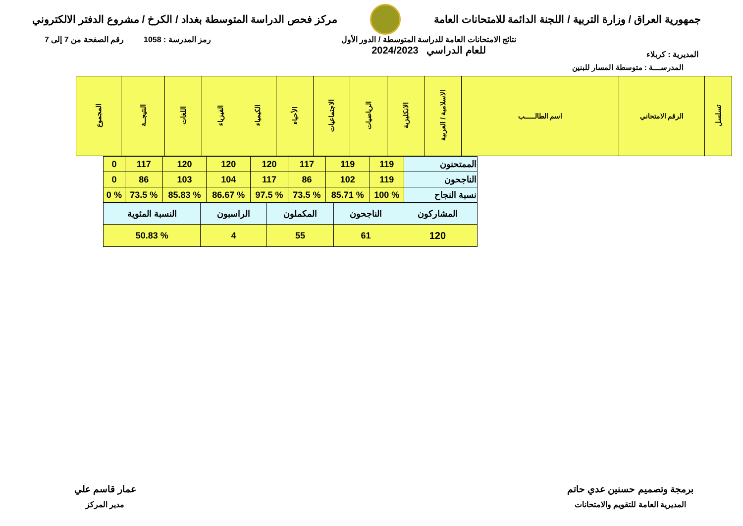جمهورية العراق / وزارة التربية / اللجنة الدائمة للامتحانات العامة
مركز فحص الدراسة المتوسطة بغداد / الكرخ / مشروع الدفتر الالكتروني
المديرية : كربلاء
نتائج الامتحانات العامة للدراسة المتوسطة / الدور الأول
للعام الدراسي 2024/2023
رمز المدرسة : 1058 رقم الصفحة من 7 إلى 7
المدرســــة : متوسطة المسار للبنين
| تسلسل | الرقم الامتحاني | اسم الطالـــــب | الاسلامية / العربية | الانكليزية | الرياضيات | الاجتماعيات | الأحياء | الكيمياء | الفيزياء | اللغات | النتيجــة | المجموع |
| --- | --- | --- | --- | --- | --- | --- | --- | --- | --- | --- | --- | --- |
| الممتحنون | 119 | 119 | 117 | 120 | 120 | 120 | 117 | 0 |
| الناجحون | 119 | 102 | 86 | 117 | 104 | 103 | 86 | 0 |
| نسبة النجاح | % 100 | % 85.71 | % 73.5 | % 97.5 | % 86.67 | % 85.83 | % 73.5 | % 0 |
| المشاركون | الناجحون | المكملون | الراسبون | النسبة المئوية |
| 120 | 61 | 55 | 4 | % 50.83 |
برمجة وتصميم حسنين عدي حاتم
المديرية العامة للتقويم والامتحانات
عمار قاسم علي
مدير المركز